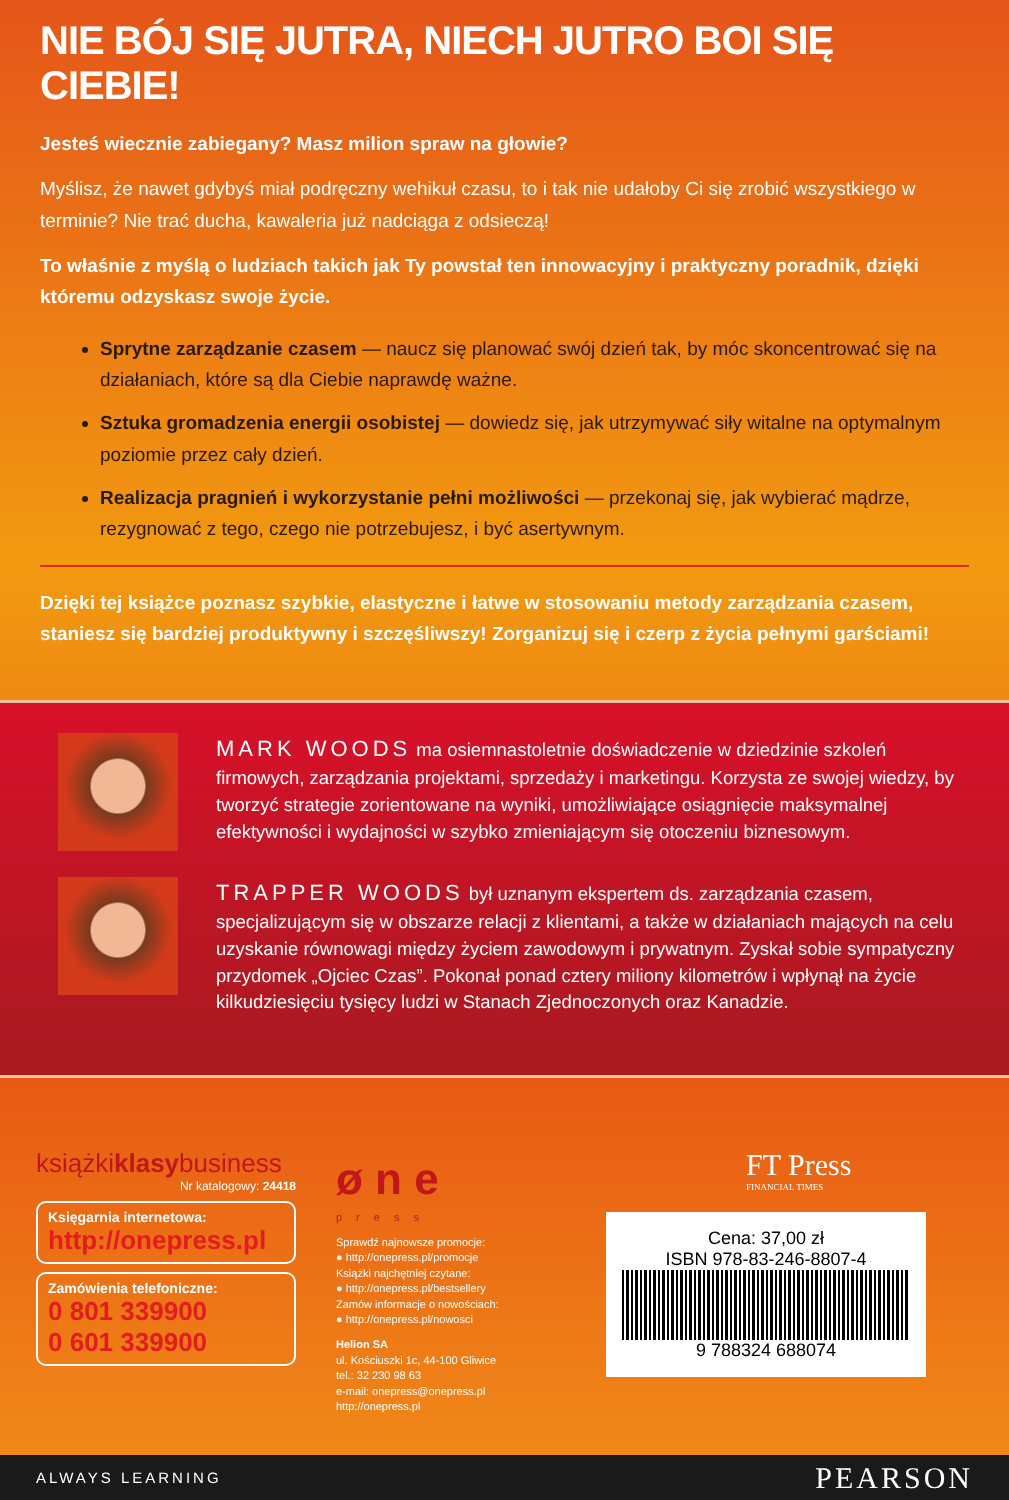NIE BÓJ SIĘ JUTRA, NIECH JUTRO BOI SIĘ CIEBIE!
Jesteś wiecznie zabiegany? Masz milion spraw na głowie?
Myślisz, że nawet gdybyś miał podręczny wehikuł czasu, to i tak nie udałoby Ci się zrobić wszystkiego w terminie? Nie trać ducha, kawaleria już nadciąga z odsieczą!
To właśnie z myślą o ludziach takich jak Ty powstał ten innowacyjny i praktyczny poradnik, dzięki któremu odzyskasz swoje życie.
Sprytne zarządzanie czasem — naucz się planować swój dzień tak, by móc skoncentrować się na działaniach, które są dla Ciebie naprawdę ważne.
Sztuka gromadzenia energii osobistej — dowiedz się, jak utrzymywać siły witalne na optymalnym poziomie przez cały dzień.
Realizacja pragnień i wykorzystanie pełni możliwości — przekonaj się, jak wybierać mądrze, rezygnować z tego, czego nie potrzebujesz, i być asertywnym.
Dzięki tej książce poznasz szybkie, elastyczne i łatwe w stosowaniu metody zarządzania czasem, staniesz się bardziej produktywny i szczęśliwszy! Zorganizuj się i czerp z życia pełnymi garściami!
MARK WOODS ma osiemnastoletnie doświadczenie w dziedzinie szkoleń firmowych, zarządzania projektami, sprzedaży i marketingu. Korzysta ze swojej wiedzy, by tworzyć strategie zorientowane na wyniki, umożliwiające osiągnięcie maksymalnej efektywności i wydajności w szybko zmieniającym się otoczeniu biznesowym.
TRAPPER WOODS był uznanym ekspertem ds. zarządzania czasem, specjalizującym się w obszarze relacji z klientami, a także w działaniach mających na celu uzyskanie równowagi między życiem zawodowym i prywatnym. Zyskał sobie sympatyczny przydomek „Ojciec Czas”. Pokonał ponad cztery miliony kilometrów i wpłynął na życie kilkudziesięciu tysięcy ludzi w Stanach Zjednoczonych oraz Kanadzie.
książkiklasybusiness
Nr katalogowy: 24418
Księgarnia internetowa:
http://onepress.pl
Zamówienia telefoniczne:
0 801 339900
0 601 339900
ø n e
press
Sprawdź najnowsze promocje:
● http://onepress.pl/promocje
Książki najchętniej czytane:
● http://onepress.pl/bestsellery
Zamów informacje o nowościach:
● http://onepress.pl/nowosci
Helion SA
ul. Kościuszki 1c, 44-100 Gliwice
tel.: 32 230 98 63
e-mail: onepress@onepress.pl
http://onepress.pl
FT Press
FINANCIAL TIMES
Cena: 37,00 zł
ISBN 978-83-246-8807-4
9 788324 688074
ALWAYS LEARNING PEARSON